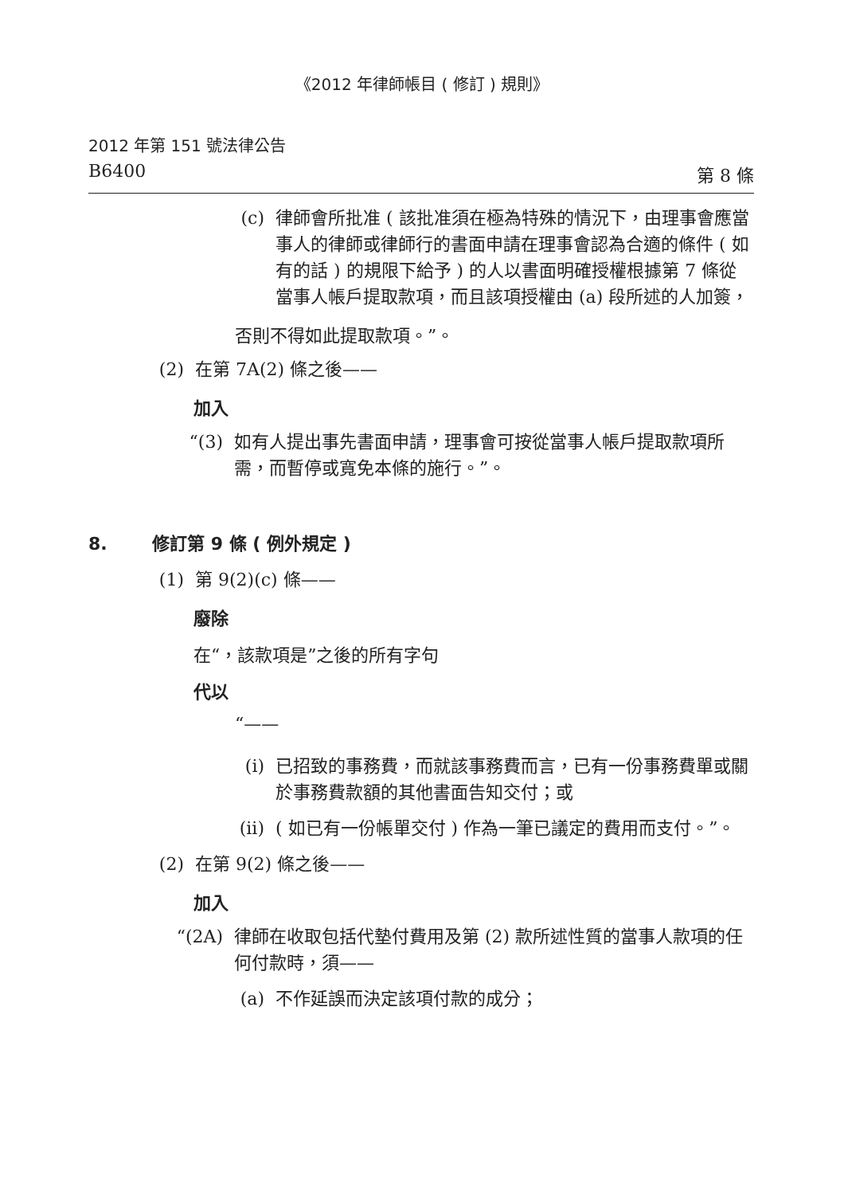《2012 年律師帳目 ( 修訂 ) 規則》
2012 年第 151 號法律公告
B6400 第 8 條
(c) 律師會所批准 ( 該批准須在極為特殊的情況下，由理事會應當事人的律師或律師行的書面申請在理事會認為合適的條件 ( 如有的話 ) 的規限下給予 ) 的人以書面明確授權根據第 7 條從當事人帳戶提取款項，而且該項授權由 (a) 段所述的人加簽，
否則不得如此提取款項。”。
(2) 在第 7A(2) 條之後——
加入
“(3) 如有人提出事先書面申請，理事會可按從當事人帳戶提取款項所需，而暫停或寬免本條的施行。”。
8. 修訂第 9 條 ( 例外規定 )
(1) 第 9(2)(c) 條——
廢除
在“，該款項是”之後的所有字句
代以
“——
(i) 已招致的事務費，而就該事務費而言，已有一份事務費單或關於事務費款額的其他書面告知交付；或
(ii)
( 如已有一份帳單交付 ) 作為一筆已議定的費用而支付。”。
(2) 在第 9(2) 條之後——
加入
“(2A) 律師在收取包括代墊付費用及第 (2) 款所述性質的當事人款項的任何付款時，須——
(a) 不作延誤而決定該項付款的成分；